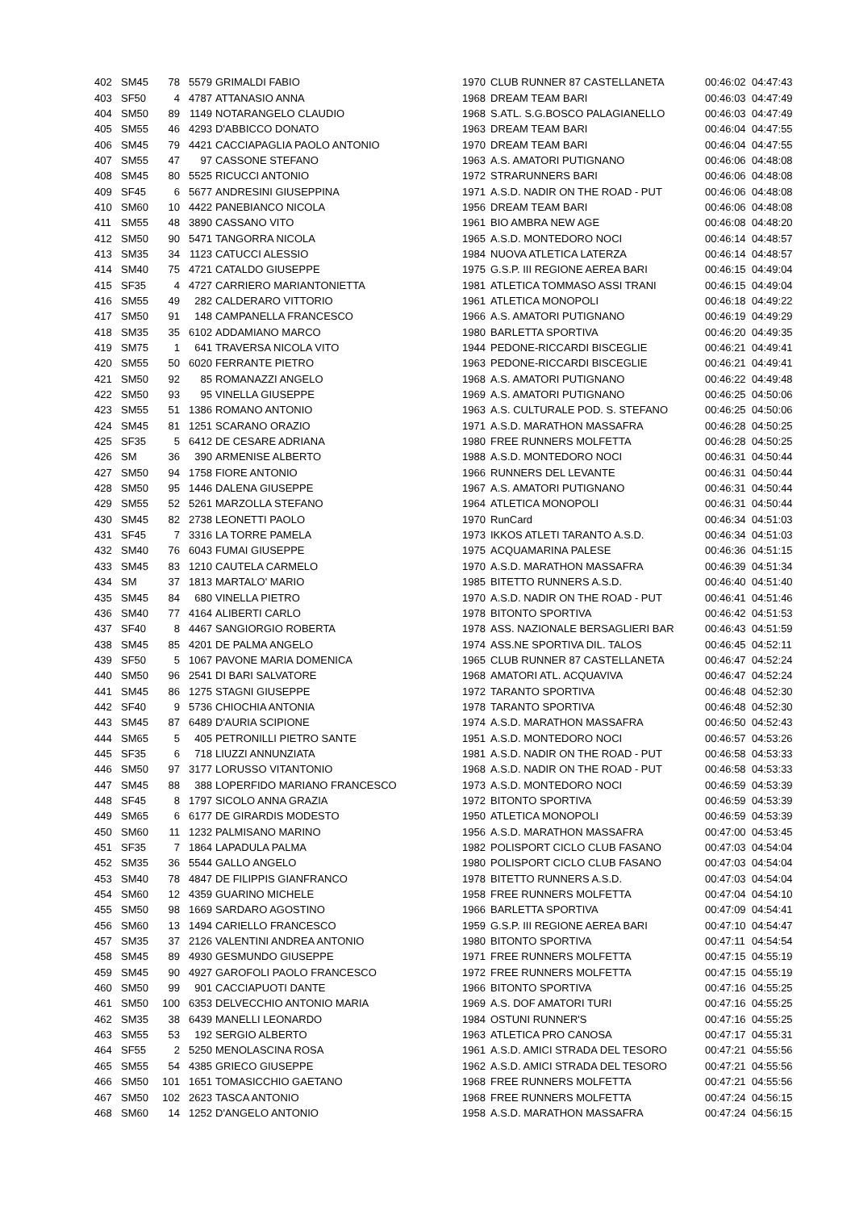| 402 | SM45 | 78 | 5579 | GRIMALDI FABIO | 1970 | CLUB RUNNER 87 CASTELLANETA | 00:46:02 | 04:47:43 |
| 403 | SF50 | 4 | 4787 | ATTANASIO ANNA | 1968 | DREAM TEAM BARI | 00:46:03 | 04:47:49 |
| 404 | SM50 | 89 | 1149 | NOTARANGELO CLAUDIO | 1968 | S.ATL. S.G.BOSCO PALAGIANELLO | 00:46:03 | 04:47:49 |
| 405 | SM55 | 46 | 4293 | D'ABBICCO DONATO | 1963 | DREAM TEAM BARI | 00:46:04 | 04:47:55 |
| 406 | SM45 | 79 | 4421 | CACCIAPAGLIA PAOLO ANTONIO | 1970 | DREAM TEAM BARI | 00:46:04 | 04:47:55 |
| 407 | SM55 | 47 | 97 | CASSONE STEFANO | 1963 | A.S. AMATORI PUTIGNANO | 00:46:06 | 04:48:08 |
| 408 | SM45 | 80 | 5525 | RICUCCI ANTONIO | 1972 | STRARUNNERS BARI | 00:46:06 | 04:48:08 |
| 409 | SF45 | 6 | 5677 | ANDRESINI GIUSEPPINA | 1971 | A.S.D. NADIR ON THE ROAD - PUT | 00:46:06 | 04:48:08 |
| 410 | SM60 | 10 | 4422 | PANEBIANCO NICOLA | 1956 | DREAM TEAM BARI | 00:46:06 | 04:48:08 |
| 411 | SM55 | 48 | 3890 | CASSANO VITO | 1961 | BIO AMBRA NEW AGE | 00:46:08 | 04:48:20 |
| 412 | SM50 | 90 | 5471 | TANGORRA NICOLA | 1965 | A.S.D. MONTEDORO NOCI | 00:46:14 | 04:48:57 |
| 413 | SM35 | 34 | 1123 | CATUCCI ALESSIO | 1984 | NUOVA ATLETICA LATERZA | 00:46:14 | 04:48:57 |
| 414 | SM40 | 75 | 4721 | CATALDO GIUSEPPE | 1975 | G.S.P. III REGIONE AEREA BARI | 00:46:15 | 04:49:04 |
| 415 | SF35 | 4 | 4727 | CARRIERO MARIANTONIETTA | 1981 | ATLETICA TOMMASO ASSI TRANI | 00:46:15 | 04:49:04 |
| 416 | SM55 | 49 | 282 | CALDERARO VITTORIO | 1961 | ATLETICA MONOPOLI | 00:46:18 | 04:49:22 |
| 417 | SM50 | 91 | 148 | CAMPANELLA FRANCESCO | 1966 | A.S. AMATORI PUTIGNANO | 00:46:19 | 04:49:29 |
| 418 | SM35 | 35 | 6102 | ADDAMIANO MARCO | 1980 | BARLETTA SPORTIVA | 00:46:20 | 04:49:35 |
| 419 | SM75 | 1 | 641 | TRAVERSA NICOLA VITO | 1944 | PEDONE-RICCARDI BISCEGLIE | 00:46:21 | 04:49:41 |
| 420 | SM55 | 50 | 6020 | FERRANTE PIETRO | 1963 | PEDONE-RICCARDI BISCEGLIE | 00:46:21 | 04:49:41 |
| 421 | SM50 | 92 | 85 | ROMANAZZI ANGELO | 1968 | A.S. AMATORI PUTIGNANO | 00:46:22 | 04:49:48 |
| 422 | SM50 | 93 | 95 | VINELLA GIUSEPPE | 1969 | A.S. AMATORI PUTIGNANO | 00:46:25 | 04:50:06 |
| 423 | SM55 | 51 | 1386 | ROMANO ANTONIO | 1963 | A.S. CULTURALE POD. S. STEFANO | 00:46:25 | 04:50:06 |
| 424 | SM45 | 81 | 1251 | SCARANO ORAZIO | 1971 | A.S.D. MARATHON MASSAFRA | 00:46:28 | 04:50:25 |
| 425 | SF35 | 5 | 6412 | DE CESARE ADRIANA | 1980 | FREE RUNNERS MOLFETTA | 00:46:28 | 04:50:25 |
| 426 | SM | 36 | 390 | ARMENISE ALBERTO | 1988 | A.S.D. MONTEDORO NOCI | 00:46:31 | 04:50:44 |
| 427 | SM50 | 94 | 1758 | FIORE ANTONIO | 1966 | RUNNERS DEL LEVANTE | 00:46:31 | 04:50:44 |
| 428 | SM50 | 95 | 1446 | DALENA GIUSEPPE | 1967 | A.S. AMATORI PUTIGNANO | 00:46:31 | 04:50:44 |
| 429 | SM55 | 52 | 5261 | MARZOLLA STEFANO | 1964 | ATLETICA MONOPOLI | 00:46:31 | 04:50:44 |
| 430 | SM45 | 82 | 2738 | LEONETTI PAOLO | 1970 | RunCard | 00:46:34 | 04:51:03 |
| 431 | SF45 | 7 | 3316 | LA TORRE PAMELA | 1973 | IKKOS ATLETI TARANTO A.S.D. | 00:46:34 | 04:51:03 |
| 432 | SM40 | 76 | 6043 | FUMAI GIUSEPPE | 1975 | ACQUAMARINA PALESE | 00:46:36 | 04:51:15 |
| 433 | SM45 | 83 | 1210 | CAUTELA CARMELO | 1970 | A.S.D. MARATHON MASSAFRA | 00:46:39 | 04:51:34 |
| 434 | SM | 37 | 1813 | MARTALO' MARIO | 1985 | BITETTO RUNNERS A.S.D. | 00:46:40 | 04:51:40 |
| 435 | SM45 | 84 | 680 | VINELLA PIETRO | 1970 | A.S.D. NADIR ON THE ROAD - PUT | 00:46:41 | 04:51:46 |
| 436 | SM40 | 77 | 4164 | ALIBERTI CARLO | 1978 | BITONTO SPORTIVA | 00:46:42 | 04:51:53 |
| 437 | SF40 | 8 | 4467 | SANGIORGIO ROBERTA | 1978 | ASS. NAZIONALE BERSAGLIERI BAR | 00:46:43 | 04:51:59 |
| 438 | SM45 | 85 | 4201 | DE PALMA ANGELO | 1974 | ASS.NE SPORTIVA DIL. TALOS | 00:46:45 | 04:52:11 |
| 439 | SF50 | 5 | 1067 | PAVONE MARIA DOMENICA | 1965 | CLUB RUNNER 87 CASTELLANETA | 00:46:47 | 04:52:24 |
| 440 | SM50 | 96 | 2541 | DI BARI SALVATORE | 1968 | AMATORI ATL. ACQUAVIVA | 00:46:47 | 04:52:24 |
| 441 | SM45 | 86 | 1275 | STAGNI GIUSEPPE | 1972 | TARANTO SPORTIVA | 00:46:48 | 04:52:30 |
| 442 | SF40 | 9 | 5736 | CHIOCHIA ANTONIA | 1978 | TARANTO SPORTIVA | 00:46:48 | 04:52:30 |
| 443 | SM45 | 87 | 6489 | D'AURIA SCIPIONE | 1974 | A.S.D. MARATHON MASSAFRA | 00:46:50 | 04:52:43 |
| 444 | SM65 | 5 | 405 | PETRONILLI PIETRO SANTE | 1951 | A.S.D. MONTEDORO NOCI | 00:46:57 | 04:53:26 |
| 445 | SF35 | 6 | 718 | LIUZZI ANNUNZIATA | 1981 | A.S.D. NADIR ON THE ROAD - PUT | 00:46:58 | 04:53:33 |
| 446 | SM50 | 97 | 3177 | LORUSSO VITANTONIO | 1968 | A.S.D. NADIR ON THE ROAD - PUT | 00:46:58 | 04:53:33 |
| 447 | SM45 | 88 | 388 | LOPERFIDO MARIANO FRANCESCO | 1973 | A.S.D. MONTEDORO NOCI | 00:46:59 | 04:53:39 |
| 448 | SF45 | 8 | 1797 | SICOLO ANNA GRAZIA | 1972 | BITONTO SPORTIVA | 00:46:59 | 04:53:39 |
| 449 | SM65 | 6 | 6177 | DE GIRARDIS MODESTO | 1950 | ATLETICA MONOPOLI | 00:46:59 | 04:53:39 |
| 450 | SM60 | 11 | 1232 | PALMISANO MARINO | 1956 | A.S.D. MARATHON MASSAFRA | 00:47:00 | 04:53:45 |
| 451 | SF35 | 7 | 1864 | LAPADULA PALMA | 1982 | POLISPORT CICLO CLUB FASANO | 00:47:03 | 04:54:04 |
| 452 | SM35 | 36 | 5544 | GALLO ANGELO | 1980 | POLISPORT CICLO CLUB FASANO | 00:47:03 | 04:54:04 |
| 453 | SM40 | 78 | 4847 | DE FILIPPIS GIANFRANCO | 1978 | BITETTO RUNNERS A.S.D. | 00:47:03 | 04:54:04 |
| 454 | SM60 | 12 | 4359 | GUARINO MICHELE | 1958 | FREE RUNNERS MOLFETTA | 00:47:04 | 04:54:10 |
| 455 | SM50 | 98 | 1669 | SARDARO AGOSTINO | 1966 | BARLETTA SPORTIVA | 00:47:09 | 04:54:41 |
| 456 | SM60 | 13 | 1494 | CARIELLO FRANCESCO | 1959 | G.S.P. III REGIONE AEREA BARI | 00:47:10 | 04:54:47 |
| 457 | SM35 | 37 | 2126 | VALENTINI ANDREA ANTONIO | 1980 | BITONTO SPORTIVA | 00:47:11 | 04:54:54 |
| 458 | SM45 | 89 | 4930 | GESMUNDO GIUSEPPE | 1971 | FREE RUNNERS MOLFETTA | 00:47:15 | 04:55:19 |
| 459 | SM45 | 90 | 4927 | GAROFOLI PAOLO FRANCESCO | 1972 | FREE RUNNERS MOLFETTA | 00:47:15 | 04:55:19 |
| 460 | SM50 | 99 | 901 | CACCIAPUOTI DANTE | 1966 | BITONTO SPORTIVA | 00:47:16 | 04:55:25 |
| 461 | SM50 | 100 | 6353 | DELVECCHIO ANTONIO MARIA | 1969 | A.S. DOF AMATORI TURI | 00:47:16 | 04:55:25 |
| 462 | SM35 | 38 | 6439 | MANELLI LEONARDO | 1984 | OSTUNI RUNNER'S | 00:47:16 | 04:55:25 |
| 463 | SM55 | 53 | 192 | SERGIO ALBERTO | 1963 | ATLETICA PRO CANOSA | 00:47:17 | 04:55:31 |
| 464 | SF55 | 2 | 5250 | MENOLASCINA ROSA | 1961 | A.S.D. AMICI STRADA DEL TESORO | 00:47:21 | 04:55:56 |
| 465 | SM55 | 54 | 4385 | GRIECO GIUSEPPE | 1962 | A.S.D. AMICI STRADA DEL TESORO | 00:47:21 | 04:55:56 |
| 466 | SM50 | 101 | 1651 | TOMASICCHIO GAETANO | 1968 | FREE RUNNERS MOLFETTA | 00:47:21 | 04:55:56 |
| 467 | SM50 | 102 | 2623 | TASCA ANTONIO | 1968 | FREE RUNNERS MOLFETTA | 00:47:24 | 04:56:15 |
| 468 | SM60 | 14 | 1252 | D'ANGELO ANTONIO | 1958 | A.S.D. MARATHON MASSAFRA | 00:47:24 | 04:56:15 |